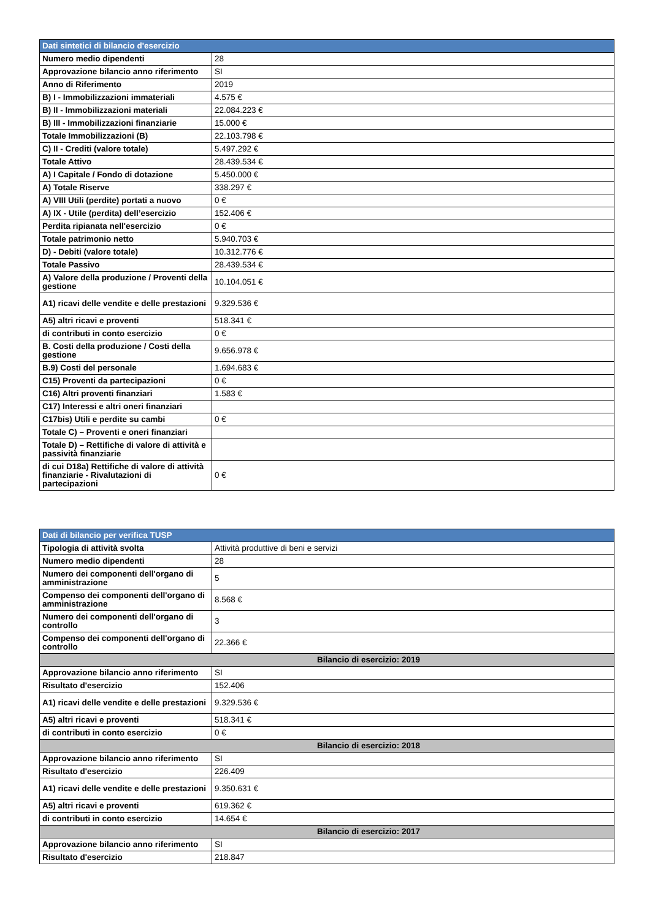| Dati sintetici di bilancio d'esercizio | |
| --- | --- |
| Numero medio dipendenti | 28 |
| Approvazione bilancio anno riferimento | SI |
| Anno di Riferimento | 2019 |
| B) I - Immobilizzazioni immateriali | 4.575 € |
| B) II - Immobilizzazioni materiali | 22.084.223 € |
| B) III - Immobilizzazioni finanziarie | 15.000 € |
| Totale Immobilizzazioni (B) | 22.103.798 € |
| C) II - Crediti (valore totale) | 5.497.292 € |
| Totale Attivo | 28.439.534 € |
| A) I Capitale / Fondo di dotazione | 5.450.000 € |
| A) Totale Riserve | 338.297 € |
| A) VIII Utili (perdite) portati a nuovo | 0 € |
| A) IX - Utile (perdita) dell’esercizio | 152.406 € |
| Perdita ripianata nell'esercizio | 0 € |
| Totale patrimonio netto | 5.940.703 € |
| D) - Debiti (valore totale) | 10.312.776 € |
| Totale Passivo | 28.439.534 € |
| A) Valore della produzione / Proventi della gestione | 10.104.051 € |
| A1) ricavi delle vendite e delle prestazioni | 9.329.536 € |
| A5) altri ricavi e proventi | 518.341 € |
| di contributi in conto esercizio | 0 € |
| B. Costi della produzione / Costi della gestione | 9.656.978 € |
| B.9) Costi del personale | 1.694.683 € |
| C15) Proventi da partecipazioni | 0 € |
| C16) Altri proventi finanziari | 1.583 € |
| C17) Interessi e altri oneri finanziari | |
| C17bis) Utili e perdite su cambi | 0 € |
| Totale C) – Proventi e oneri finanziari | |
| Totale D) – Rettifiche di valore di attività e passività finanziarie | |
| di cui D18a) Rettifiche di valore di attività finanziarie - Rivalutazioni di partecipazioni | 0 € |
| Dati di bilancio per verifica TUSP | |
| --- | --- |
| Tipologia di attività svolta | Attività produttive di beni e servizi |
| Numero medio dipendenti | 28 |
| Numero dei componenti dell'organo di amministrazione | 5 |
| Compenso dei componenti dell'organo di amministrazione | 8.568 € |
| Numero dei componenti dell'organo di controllo | 3 |
| Compenso dei componenti dell'organo di controllo | 22.366 € |
| Bilancio di esercizio: 2019 | |
| Approvazione bilancio anno riferimento | SI |
| Risultato d'esercizio | 152.406 |
| A1) ricavi delle vendite e delle prestazioni | 9.329.536 € |
| A5) altri ricavi e proventi | 518.341 € |
| di contributi in conto esercizio | 0 € |
| Bilancio di esercizio: 2018 | |
| Approvazione bilancio anno riferimento | SI |
| Risultato d'esercizio | 226.409 |
| A1) ricavi delle vendite e delle prestazioni | 9.350.631 € |
| A5) altri ricavi e proventi | 619.362 € |
| di contributi in conto esercizio | 14.654 € |
| Bilancio di esercizio: 2017 | |
| Approvazione bilancio anno riferimento | SI |
| Risultato d'esercizio | 218.847 |